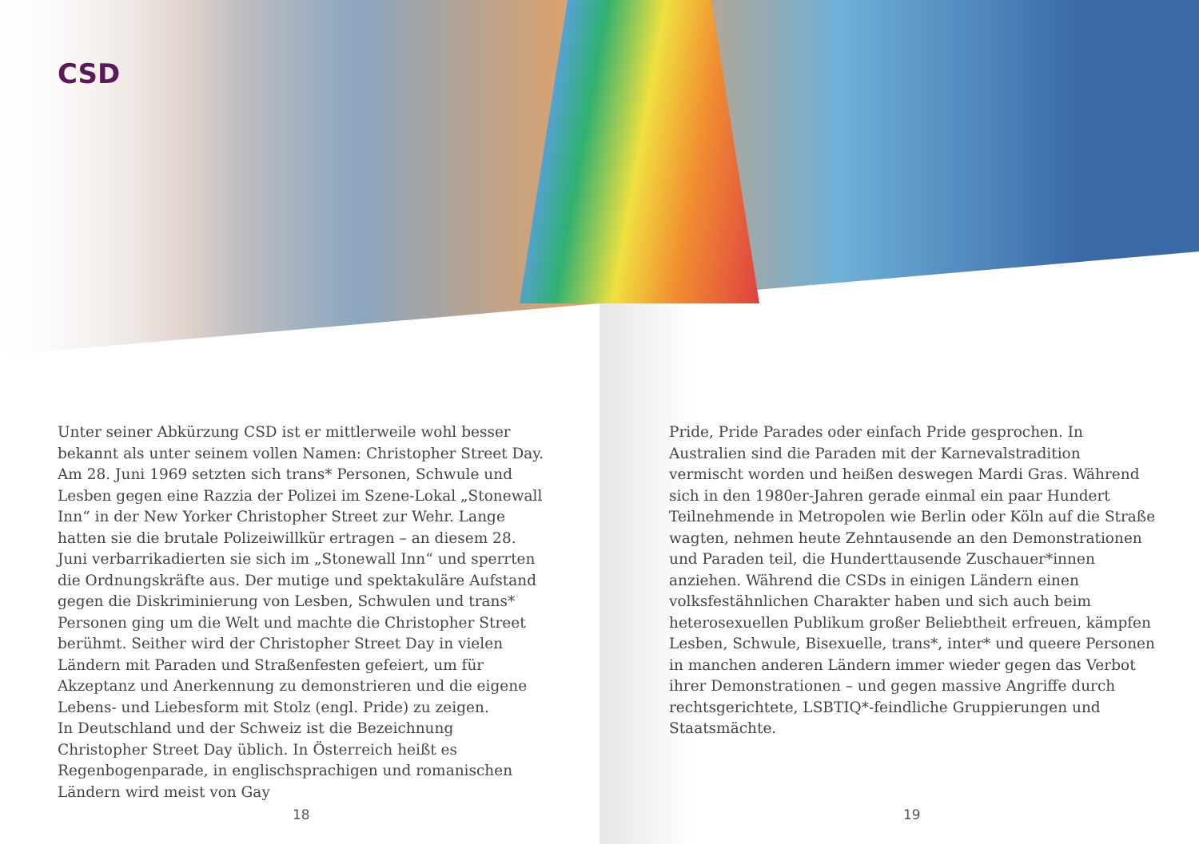CSD
Unter seiner Abkürzung CSD ist er mittlerweile wohl besser bekannt als unter seinem vollen Namen: Christopher Street Day. Am 28. Juni 1969 setzten sich trans* Personen, Schwule und Lesben gegen eine Razzia der Polizei im Szene-Lokal „Stonewall Inn“ in der New Yorker Christopher Street zur Wehr. Lange hatten sie die brutale Polizeiwillkür ertragen – an diesem 28. Juni verbarrikadierten sie sich im „Stonewall Inn“ und sperrten die Ordnungskräfte aus. Der mutige und spektakuläre Aufstand gegen die Diskriminierung von Lesben, Schwulen und trans* Personen ging um die Welt und machte die Christopher Street berühmt. Seither wird der Christopher Street Day in vielen Ländern mit Paraden und Straßenfesten gefeiert, um für Akzeptanz und Anerkennung zu demonstrieren und die eigene Lebens- und Liebesform mit Stolz (engl. Pride) zu zeigen.
In Deutschland und der Schweiz ist die Bezeichnung Christopher Street Day üblich. In Österreich heißt es Regenbogenparade, in englischsprachigen und romanischen Ländern wird meist von Gay
Pride, Pride Parades oder einfach Pride gesprochen. In Australien sind die Paraden mit der Karnevalstradition vermischt worden und heißen deswegen Mardi Gras. Während sich in den 1980er-Jahren gerade einmal ein paar Hundert Teilnehmende in Metropolen wie Berlin oder Köln auf die Straße wagten, nehmen heute Zehntausende an den Demonstrationen und Paraden teil, die Hunderttausende Zuschauer*innen anziehen. Während die CSDs in einigen Ländern einen volksfestähnlichen Charakter haben und sich auch beim heterosexuellen Publikum großer Beliebtheit erfreuen, kämpfen Lesben, Schwule, Bisexuelle, trans*, inter* und queere Personen in manchen anderen Ländern immer wieder gegen das Verbot ihrer Demonstrationen – und gegen massive Angriffe durch rechtsgerichtete, LSBTIQ*-feindliche Gruppierungen und Staatsmächte.
18 19